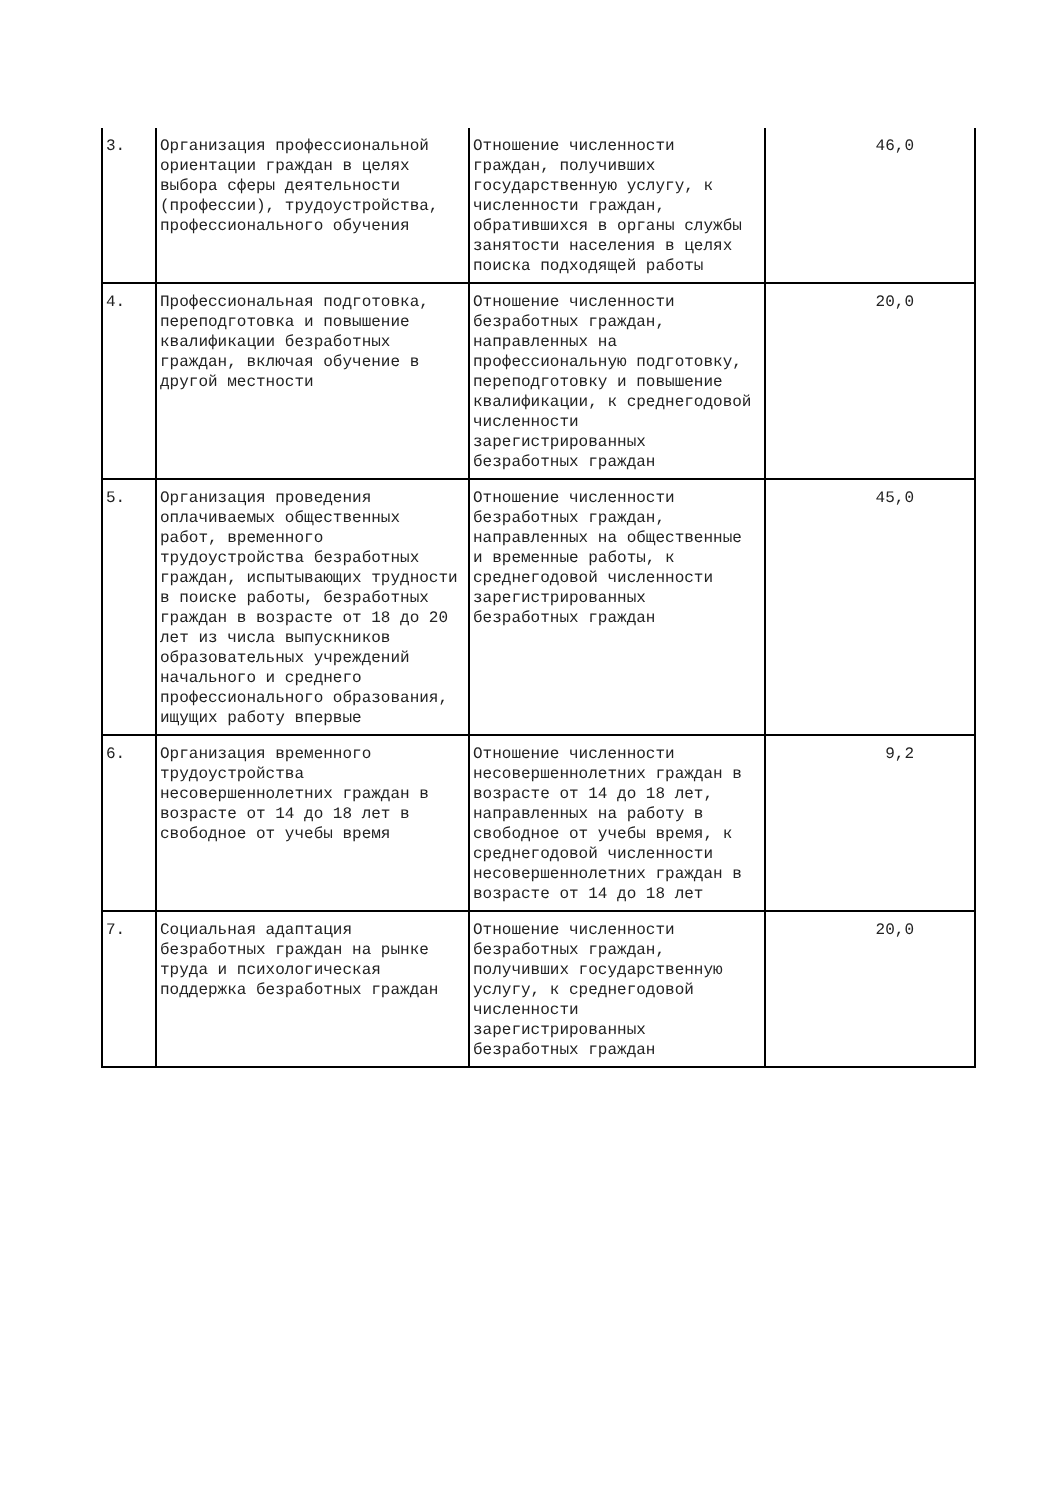| 3. | Организация профессиональной ориентации граждан в целях выбора сферы деятельности (профессии), трудоустройства, профессионального обучения | Отношение численности граждан, получивших государственную услугу, к численности граждан, обратившихся в органы службы занятости населения в целях поиска подходящей работы | 46,0 |
| 4. | Профессиональная подготовка, переподготовка и повышение квалификации безработных граждан, включая обучение в другой местности | Отношение численности безработных граждан, направленных на профессиональную подготовку, переподготовку и повышение квалификации, к среднегодовой численности зарегистрированных безработных граждан | 20,0 |
| 5. | Организация проведения оплачиваемых общественных работ, временного трудоустройства безработных граждан, испытывающих трудности в поиске работы, безработных граждан в возрасте от 18 до 20 лет из числа выпускников образовательных учреждений начального и среднего профессионального образования, ищущих работу впервые | Отношение численности безработных граждан, направленных на общественные и временные работы, к среднегодовой численности зарегистрированных безработных граждан | 45,0 |
| 6. | Организация временного трудоустройства несовершеннолетних граждан в возрасте от 14 до 18 лет в свободное от учебы время | Отношение численности несовершеннолетних граждан в возрасте от 14 до 18 лет, направленных на работу в свободное от учебы время, к среднегодовой численности несовершеннолетних граждан в возрасте от 14 до 18 лет | 9,2 |
| 7. | Социальная адаптация безработных граждан на рынке труда и психологическая поддержка безработных граждан | Отношение численности безработных граждан, получивших государственную услугу, к среднегодовой численности зарегистрированных безработных граждан | 20,0 |